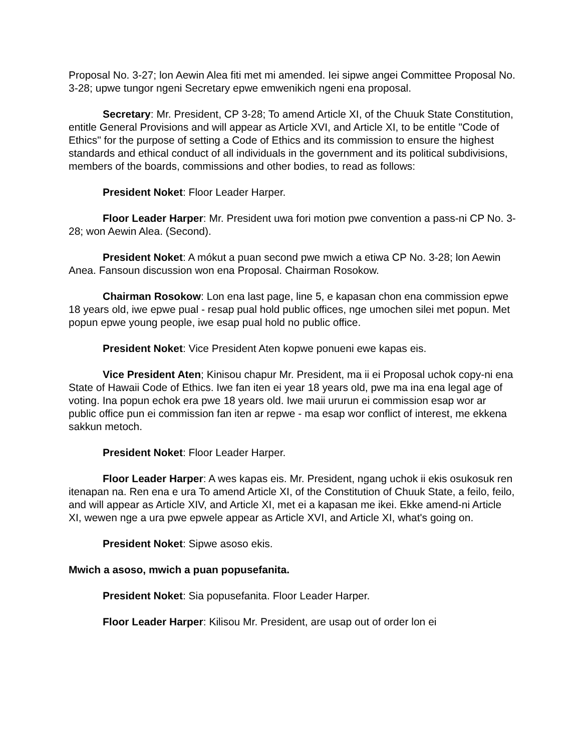Proposal No. 3-27; lon Aewin Alea fiti met mi amended. Iei sipwe angei Committee Proposal No. 3-28; upwe tungor ngeni Secretary epwe emwenikich ngeni ena proposal.
Secretary: Mr. President, CP 3-28; To amend Article XI, of the Chuuk State Constitution, entitle General Provisions and will appear as Article XVI, and Article XI, to be entitle "Code of Ethics" for the purpose of setting a Code of Ethics and its commission to ensure the highest standards and ethical conduct of all individuals in the government and its political subdivisions, members of the boards, commissions and other bodies, to read as follows:
President Noket: Floor Leader Harper.
Floor Leader Harper: Mr. President uwa fori motion pwe convention a pass-ni CP No. 3-28; won Aewin Alea. (Second).
President Noket: A mókut a puan second pwe mwich a etiwa CP No. 3-28; lon Aewin Anea. Fansoun discussion won ena Proposal. Chairman Rosokow.
Chairman Rosokow: Lon ena last page, line 5, e kapasan chon ena commission epwe 18 years old, iwe epwe pual - resap pual hold public offices, nge umochen silei met popun. Met popun epwe young people, iwe esap pual hold no public office.
President Noket: Vice President Aten kopwe ponueni ewe kapas eis.
Vice President Aten; Kinisou chapur Mr. President, ma ii ei Proposal uchok copy-ni ena State of Hawaii Code of Ethics. Iwe fan iten ei year 18 years old, pwe ma ina ena legal age of voting. Ina popun echok era pwe 18 years old. Iwe maii ururun ei commission esap wor ar public office pun ei commission fan iten ar repwe - ma esap wor conflict of interest, me ekkena sakkun metoch.
President Noket: Floor Leader Harper.
Floor Leader Harper: A wes kapas eis. Mr. President, ngang uchok ii ekis osukosuk ren itenapan na. Ren ena e ura To amend Article XI, of the Constitution of Chuuk State, a feilo, feilo, and will appear as Article XIV, and Article XI, met ei a kapasan me ikei. Ekke amend-ni Article XI, wewen nge a ura pwe epwele appear as Article XVI, and Article XI, what's going on.
President Noket: Sipwe asoso ekis.
Mwich a asoso, mwich a puan popusefanita.
President Noket: Sia popusefanita. Floor Leader Harper.
Floor Leader Harper: Kilisou Mr. President, are usap out of order lon ei